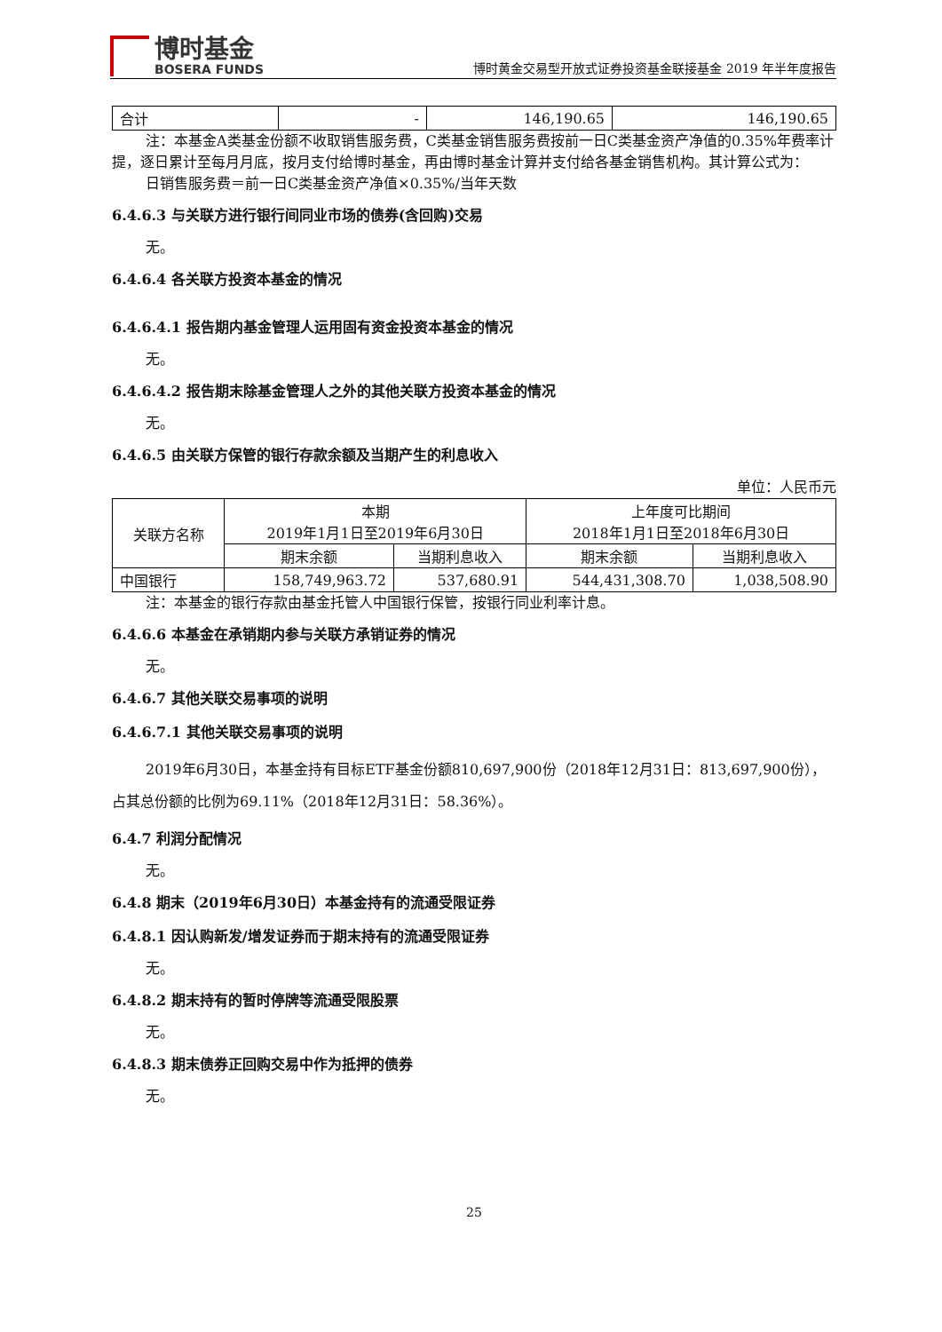博时基金
BOSERA FUNDS
博时黄金交易型开放式证券投资基金联接基金 2019 年半年度报告
| 合计 | - | 146,190.65 | 146,190.65 |
注：本基金A类基金份额不收取销售服务费，C类基金销售服务费按前一日C类基金资产净值的0.35%年费率计提，逐日累计至每月月底，按月支付给博时基金，再由博时基金计算并支付给各基金销售机构。其计算公式为：
日销售服务费＝前一日C类基金资产净值×0.35%/当年天数
6.4.6.3 与关联方进行银行间同业市场的债券(含回购)交易
无。
6.4.6.4 各关联方投资本基金的情况
6.4.6.4.1 报告期内基金管理人运用固有资金投资本基金的情况
无。
6.4.6.4.2 报告期末除基金管理人之外的其他关联方投资本基金的情况
无。
6.4.6.5 由关联方保管的银行存款余额及当期产生的利息收入
单位：人民币元
| 关联方名称 | 本期 2019年1月1日至2019年6月30日 | | 上年度可比期间 2018年1月1日至2018年6月30日 | |
| --- | --- | --- | --- | --- |
| | 期末余额 | 当期利息收入 | 期末余额 | 当期利息收入 |
| 中国银行 | 158,749,963.72 | 537,680.91 | 544,431,308.70 | 1,038,508.90 |
注：本基金的银行存款由基金托管人中国银行保管，按银行同业利率计息。
6.4.6.6 本基金在承销期内参与关联方承销证券的情况
无。
6.4.6.7 其他关联交易事项的说明
6.4.6.7.1 其他关联交易事项的说明
2019年6月30日，本基金持有目标ETF基金份额810,697,900份（2018年12月31日：813,697,900份），占其总份额的比例为69.11%（2018年12月31日：58.36%）。
6.4.7 利润分配情况
无。
6.4.8 期末（2019年6月30日）本基金持有的流通受限证券
6.4.8.1 因认购新发/增发证券而于期末持有的流通受限证券
无。
6.4.8.2 期末持有的暂时停牌等流通受限股票
无。
6.4.8.3 期末债券正回购交易中作为抵押的债券
无。
25